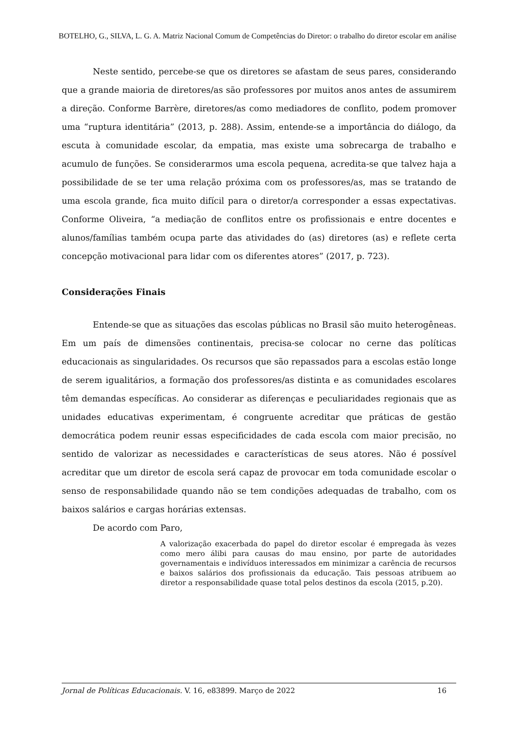BOTELHO, G., SILVA, L. G. A. Matriz Nacional Comum de Competências do Diretor: o trabalho do diretor escolar em análise
Neste sentido, percebe-se que os diretores se afastam de seus pares, considerando que a grande maioria de diretores/as são professores por muitos anos antes de assumirem a direção. Conforme Barrère, diretores/as como mediadores de conflito, podem promover uma “ruptura identitária” (2013, p. 288). Assim, entende-se a importância do diálogo, da escuta à comunidade escolar, da empatia, mas existe uma sobrecarga de trabalho e acumulo de funções. Se considerarmos uma escola pequena, acredita-se que talvez haja a possibilidade de se ter uma relação próxima com os professores/as, mas se tratando de uma escola grande, fica muito difícil para o diretor/a corresponder a essas expectativas. Conforme Oliveira, “a mediação de conflitos entre os profissionais e entre docentes e alunos/famílias também ocupa parte das atividades do (as) diretores (as) e reflete certa concepção motivacional para lidar com os diferentes atores” (2017, p. 723).
Considerações Finais
Entende-se que as situações das escolas públicas no Brasil são muito heterogêneas. Em um país de dimensões continentais, precisa-se colocar no cerne das políticas educacionais as singularidades. Os recursos que são repassados para a escolas estão longe de serem igualitários, a formação dos professores/as distinta e as comunidades escolares têm demandas específicas. Ao considerar as diferenças e peculiaridades regionais que as unidades educativas experimentam, é congruente acreditar que práticas de gestão democrática podem reunir essas especificidades de cada escola com maior precisão, no sentido de valorizar as necessidades e características de seus atores. Não é possível acreditar que um diretor de escola será capaz de provocar em toda comunidade escolar o senso de responsabilidade quando não se tem condições adequadas de trabalho, com os baixos salários e cargas horárias extensas.
De acordo com Paro,
A valorização exacerbada do papel do diretor escolar é empregada às vezes como mero álibi para causas do mau ensino, por parte de autoridades governamentais e indivíduos interessados em minimizar a carência de recursos e baixos salários dos profissionais da educação. Tais pessoas atribuem ao diretor a responsabilidade quase total pelos destinos da escola (2015, p.20).
Jornal de Políticas Educacionais. V. 16, e83899. Março de 2022 16